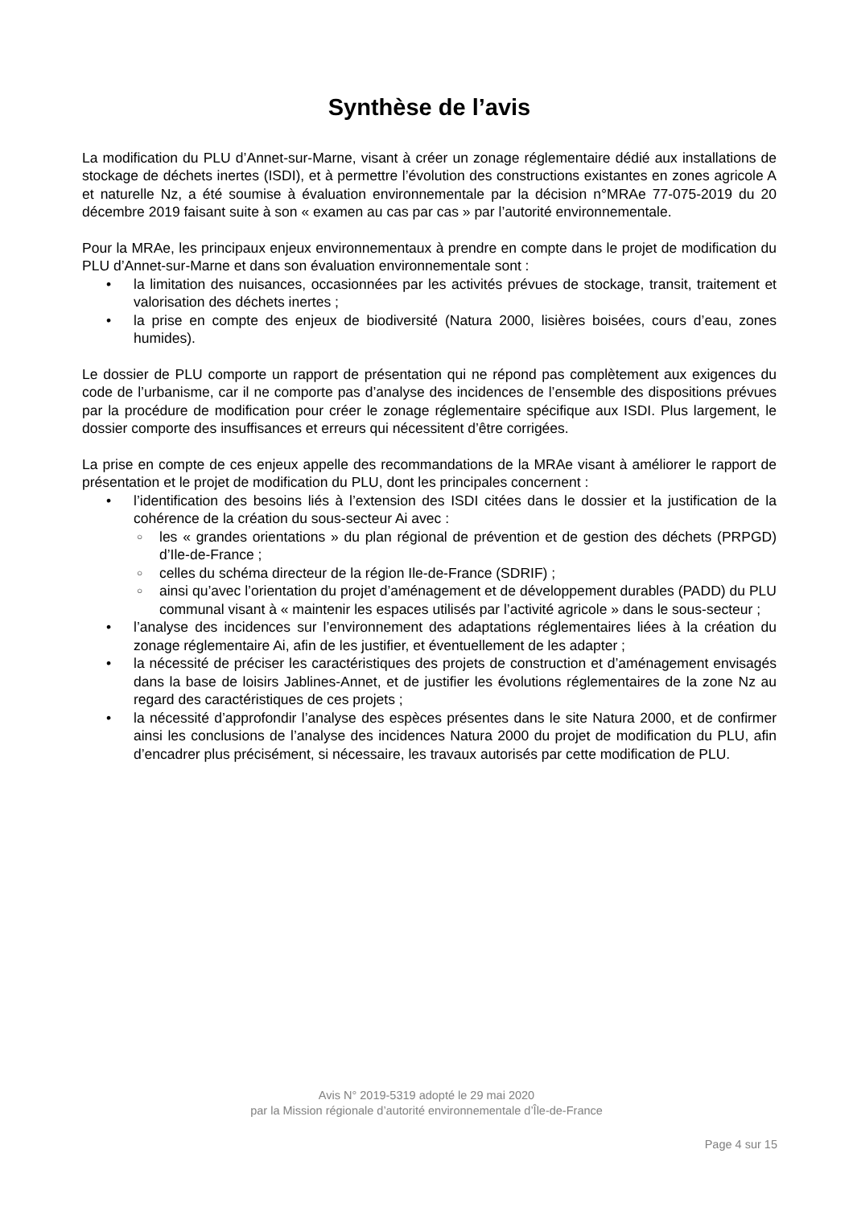Synthèse de l’avis
La modification du PLU d’Annet-sur-Marne, visant à créer un zonage réglementaire dédié aux installations de stockage de déchets inertes (ISDI), et à permettre l’évolution des constructions existantes en zones agricole A et naturelle Nz, a été soumise à évaluation environnementale par la décision n°MRAe 77-075-2019 du 20 décembre 2019 faisant suite à son « examen au cas par cas » par l’autorité environnementale.
Pour la MRAe, les principaux enjeux environnementaux à prendre en compte dans le projet de modification du PLU d’Annet-sur-Marne et dans son évaluation environnementale sont :
• la limitation des nuisances, occasionnées par les activités prévues de stockage, transit, traitement et valorisation des déchets inertes ;
• la prise en compte des enjeux de biodiversité (Natura 2000, lisières boisées, cours d’eau, zones humides).
Le dossier de PLU comporte un rapport de présentation qui ne répond pas complètement aux exigences du code de l’urbanisme, car il ne comporte pas d’analyse des incidences de l’ensemble des dispositions prévues par la procédure de modification pour créer le zonage réglementaire spécifique aux ISDI. Plus largement, le dossier comporte des insuffisances et erreurs qui nécessitent d’être corrigées.
La prise en compte de ces enjeux appelle des recommandations de la MRAe visant à améliorer le rapport de présentation et le projet de modification du PLU, dont les principales concernent :
• l’identification des besoins liés à l’extension des ISDI citées dans le dossier et la justification de la cohérence de la création du sous-secteur Ai avec :
○ les « grandes orientations » du plan régional de prévention et de gestion des déchets (PRPGD) d’Ile-de-France ;
○ celles du schéma directeur de la région Ile-de-France (SDRIF) ;
○ ainsi qu’avec l’orientation du projet d’aménagement et de développement durables (PADD) du PLU communal visant à « maintenir les espaces utilisés par l’activité agricole » dans le sous-secteur ;
• l’analyse des incidences sur l’environnement des adaptations réglementaires liées à la création du zonage réglementaire Ai, afin de les justifier, et éventuellement de les adapter ;
• la nécessité de préciser les caractéristiques des projets de construction et d’aménagement envisagés dans la base de loisirs Jablines-Annet, et de justifier les évolutions réglementaires de la zone Nz au regard des caractéristiques de ces projets ;
• la nécessité d’approfondir l’analyse des espèces présentes dans le site Natura 2000, et de confirmer ainsi les conclusions de l’analyse des incidences Natura 2000 du projet de modification du PLU, afin d’encadrer plus précisément, si nécessaire, les travaux autorisés par cette modification de PLU.
Avis N° 2019-5319 adopté le 29 mai 2020
par la Mission régionale d’autorité environnementale d’Île-de-France
Page 4 sur 15